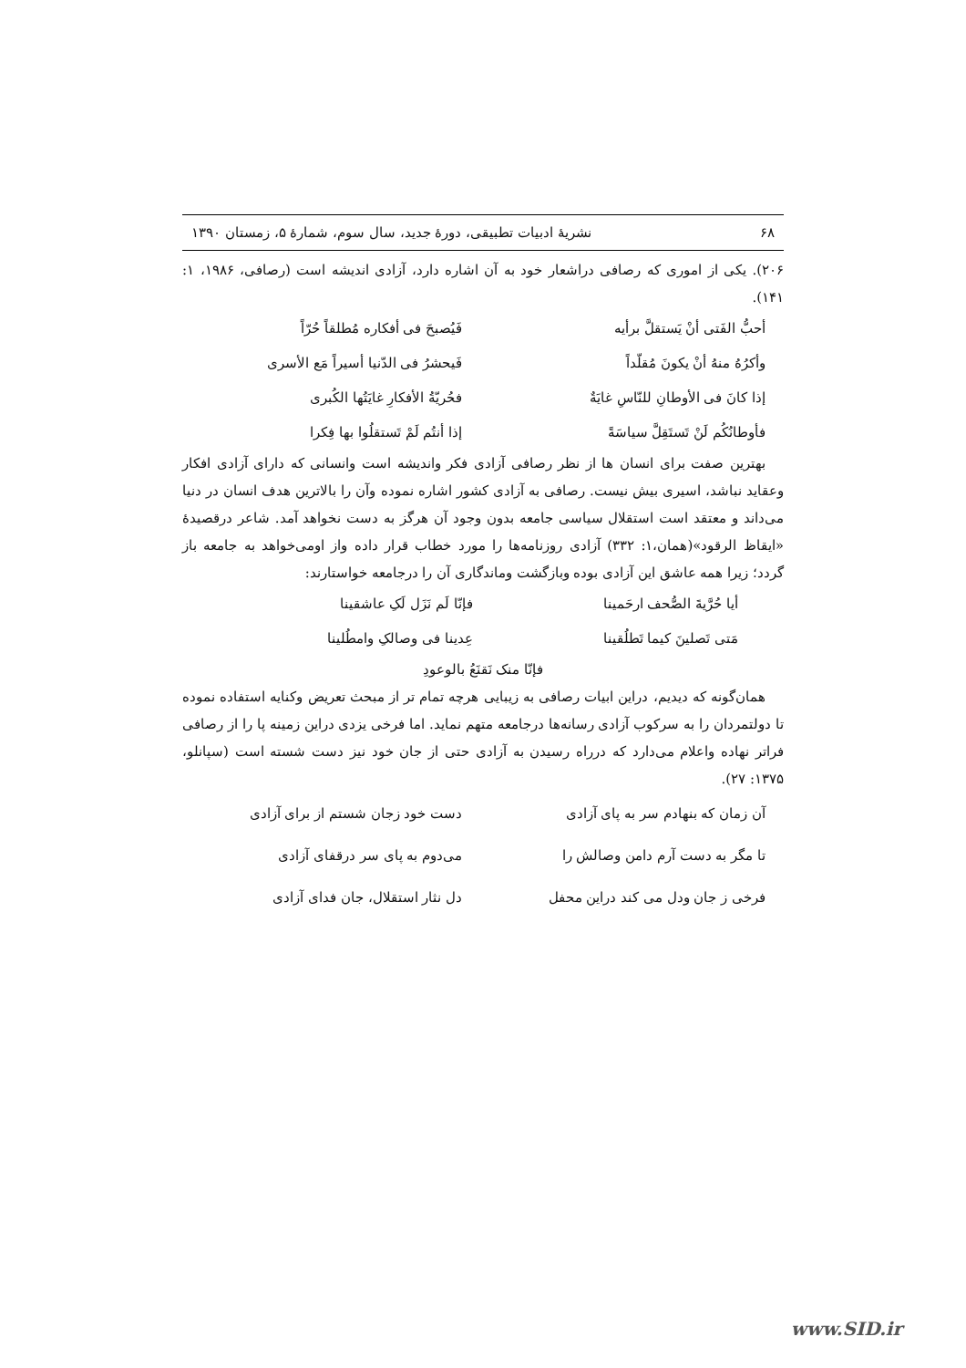۶۸ نشریهٔ ادبیات تطبیقی، دورهٔ جدید، سال سوم، شمارهٔ ۵، زمستان ۱۳۹۰
۲۰۶). یکی از اموری که رصافی دراشعار خود به آن اشاره دارد، آزادی اندیشه است (رصافی، ۱۹۸۶، ۱: ۱۴۱).
أحبُّ الفَتی أنْ یَستقلَّ برأیه فَیُصبحَ فی أفکاره مُطلقاً حُرّاً
وأکرُهُ منهُ أنْ یکونَ مُقلّداً فَیحشرُ فی الدّنیا أسیراً مَع الأسری
إذا کانَ فی الأوطانِ للنّاسِ غایَةٌ فحُریّةُ الأفکارِ غایَتُها الکُبری
فأوطانُکُم لَنْ تَستَقِلَّ سیاسَةً إذا أنتُم لَمْ تَستقلُوا بها فِکرا
بهترین صفت برای انسان ها از نظر رصافی آزادی فکر واندیشه است وانسانی که دارای آزادی افکار وعقاید نباشد، اسیری بیش نیست. رصافی به آزادی کشور اشاره نموده وآن را بالاترین هدف انسان در دنیا می‌داند و معتقد است استقلال سیاسی جامعه بدون وجود آن هرگز به دست نخواهد آمد. شاعر درقصیدهٔ «ایقاظ الرقود»(همان،۱: ۳۳۲) آزادی روزنامه‌ها را مورد خطاب قرار داده واز اومی‌خواهد به جامعه باز گردد؛ زیرا همه عاشق این آزادی بوده وبازگشت وماندگاری آن را درجامعه خواستارند:
أیا حُرَّیةَ الصُّحف ارحَمینا فإنّا لَم نَزَل لَکِ عاشقینا
مَتی تَصلینَ کیما تَطلُقینا عِدینا فی وصالکِ وامطُلینا
فإنّا منک نَقنَعُ بالوعودِ
همان‌گونه که دیدیم، دراین ابیات رصافی به زیبایی هرچه تمام تر از مبحث تعریض وکنایه استفاده نموده تا دولتمردان را به سرکوب آزادی رسانه‌ها درجامعه متهم نماید. اما فرخی یزدی دراین زمینه پا را از رصافی فراتر نهاده واعلام می‌دارد که درراه رسیدن به آزادی حتی از جان خود نیز دست شسته است (سپانلو، ۱۳۷۵: ۲۷).
آن زمان که بنهادم سر به پای آزادی دست خود زجان شستم از برای آزادی
تا مگر به دست آرم دامن وصالش را می‌دوم به پای سر درقفای آزادی
فرخی ز جان ودل می کند دراین محفل دل نثار استقلال، جان فدای آزادی
www.SID.ir